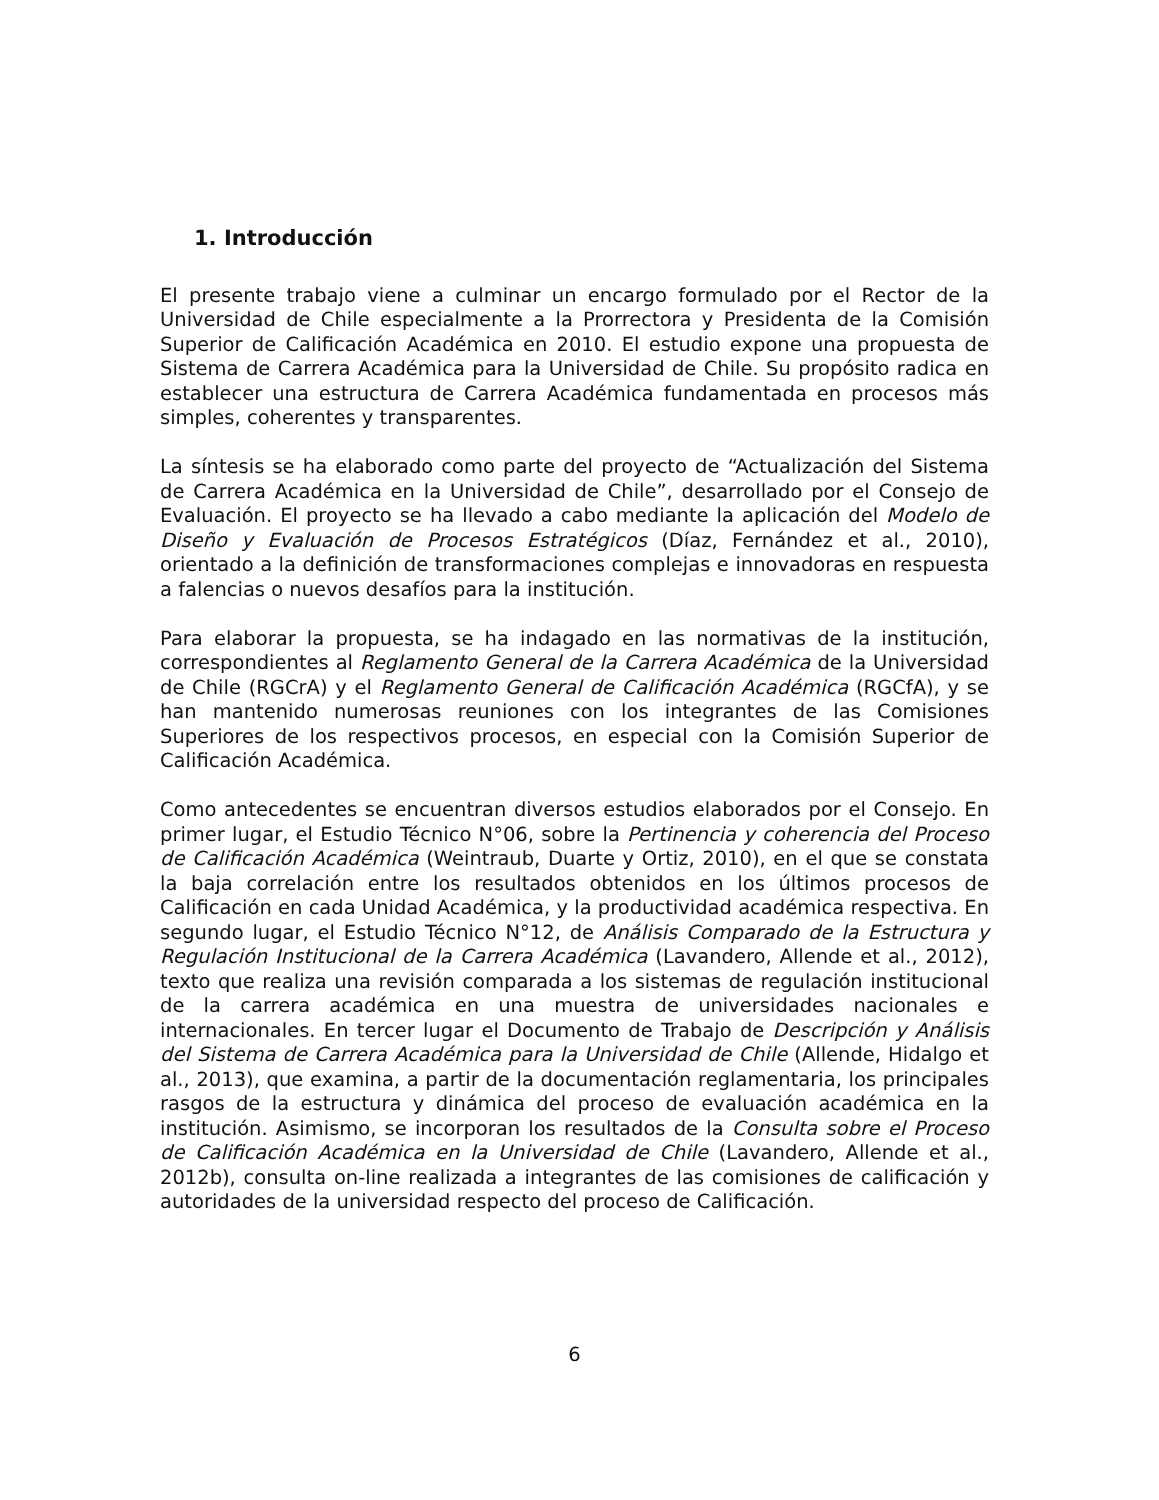1. Introducción
El presente trabajo viene a culminar un encargo formulado por el Rector de la Universidad de Chile especialmente a la Prorrectora y Presidenta de la Comisión Superior de Calificación Académica en 2010. El estudio expone una propuesta de Sistema de Carrera Académica para la Universidad de Chile. Su propósito radica en establecer una estructura de Carrera Académica fundamentada en procesos más simples, coherentes y transparentes.
La síntesis se ha elaborado como parte del proyecto de “Actualización del Sistema de Carrera Académica en la Universidad de Chile”, desarrollado por el Consejo de Evaluación. El proyecto se ha llevado a cabo mediante la aplicación del Modelo de Diseño y Evaluación de Procesos Estratégicos (Díaz, Fernández et al., 2010), orientado a la definición de transformaciones complejas e innovadoras en respuesta a falencias o nuevos desafíos para la institución.
Para elaborar la propuesta, se ha indagado en las normativas de la institución, correspondientes al Reglamento General de la Carrera Académica de la Universidad de Chile (RGCrA) y el Reglamento General de Calificación Académica (RGCfA), y se han mantenido numerosas reuniones con los integrantes de las Comisiones Superiores de los respectivos procesos, en especial con la Comisión Superior de Calificación Académica.
Como antecedentes se encuentran diversos estudios elaborados por el Consejo. En primer lugar, el Estudio Técnico N°06, sobre la Pertinencia y coherencia del Proceso de Calificación Académica (Weintraub, Duarte y Ortiz, 2010), en el que se constata la baja correlación entre los resultados obtenidos en los últimos procesos de Calificación en cada Unidad Académica, y la productividad académica respectiva. En segundo lugar, el Estudio Técnico N°12, de Análisis Comparado de la Estructura y Regulación Institucional de la Carrera Académica (Lavandero, Allende et al., 2012), texto que realiza una revisión comparada a los sistemas de regulación institucional de la carrera académica en una muestra de universidades nacionales e internacionales. En tercer lugar el Documento de Trabajo de Descripción y Análisis del Sistema de Carrera Académica para la Universidad de Chile (Allende, Hidalgo et al., 2013), que examina, a partir de la documentación reglamentaria, los principales rasgos de la estructura y dinámica del proceso de evaluación académica en la institución. Asimismo, se incorporan los resultados de la Consulta sobre el Proceso de Calificación Académica en la Universidad de Chile (Lavandero, Allende et al., 2012b), consulta on-line realizada a integrantes de las comisiones de calificación y autoridades de la universidad respecto del proceso de Calificación.
6